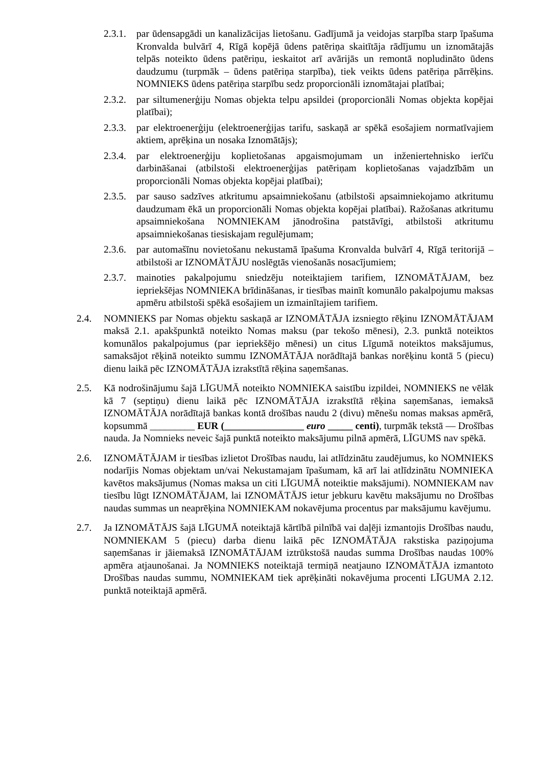2.3.1. par ūdensapgādi un kanalizācijas lietošanu. Gadījumā ja veidojas starpība starp īpašuma Kronvalda bulvārī 4, Rīgā kopējā ūdens patēriņa skaitītāja rādījumu un iznomātajās telpās noteikto ūdens patēriņu, ieskaitot arī avārijās un remontā nopludināto ūdens daudzumu (turpmāk – ūdens patēriņa starpība), tiek veikts ūdens patēriņa pārrēķins. NOMNIEKS ūdens patēriņa starpību sedz proporcionāli iznomātajai platībai;
2.3.2. par siltumenerģiju Nomas objekta telpu apsildei (proporcionāli Nomas objekta kopējai platībai);
2.3.3. par elektroenerģiju (elektroenerģijas tarifu, saskaņā ar spēkā esošajiem normatīvajiem aktiem, aprēķina un nosaka Iznomātājs);
2.3.4. par elektroenerģiju koplietošanas apgaismojumam un inženiertehnisko ierīču darbināšanai (atbilstoši elektroenerģijas patēriņam koplietošanas vajadzībām un proporcionāli Nomas objekta kopējai platībai);
2.3.5. par sauso sadzīves atkritumu apsaimniekošanu (atbilstoši apsaimniekojamo atkritumu daudzumam ēkā un proporcionāli Nomas objekta kopējai platībai). Ražošanas atkritumu apsaimniekošana NOMNIEKAM jānodrošina patstāvīgi, atbilstoši atkritumu apsaimniekošanas tiesiskajam regulējumam;
2.3.6. par automašīnu novietošanu nekustamā īpašuma Kronvalda bulvārī 4, Rīgā teritorijā – atbilstoši ar IZNOMĀTĀJU noslēgtās vienošanās nosacījumiem;
2.3.7. mainoties pakalpojumu sniedzēju noteiktajiem tarifiem, IZNOMĀTĀJAM, bez iepriekšējas NOMNIEKA brīdināšanas, ir tiesības mainīt komunālo pakalpojumu maksas apmēru atbilstoši spēkā esošajiem un izmainītajiem tarifiem.
2.4. NOMNIEKS par Nomas objektu saskaņā ar IZNOMĀTĀJA izsniegto rēķinu IZNOMĀTĀJAM maksā 2.1. apakšpunktā noteikto Nomas maksu (par tekošo mēnesi), 2.3. punktā noteiktos komunālos pakalpojumus (par iepriekšējo mēnesi) un citus Līgumā noteiktos maksājumus, samaksājot rēķinā noteikto summu IZNOMĀTĀJA norādītajā bankas norēķinu kontā 5 (piecu) dienu laikā pēc IZNOMĀTĀJA izrakstītā rēķina saņemšanas.
2.5. Kā nodrošinājumu šajā LĪGUMĀ noteikto NOMNIEKA saistību izpildei, NOMNIEKS ne vēlāk kā 7 (septiņu) dienu laikā pēc IZNOMĀTĀJA izrakstītā rēķina saņemšanas, iemaksā IZNOMĀTĀJA norādītajā bankas kontā drošības naudu 2 (divu) mēnešu nomas maksas apmērā, kopsummā _________ EUR (________________ euro _____ centi), turpmāk tekstā — Drošības nauda. Ja Nomnieks neveic šajā punktā noteikto maksājumu pilnā apmērā, LĪGUMS nav spēkā.
2.6. IZNOMĀTĀJAM ir tiesības izlietot Drošības naudu, lai atlīdzinātu zaudējumus, ko NOMNIEKS nodarījis Nomas objektam un/vai Nekustamajam īpašumam, kā arī lai atlīdzinātu NOMNIEKA kavētos maksājumus (Nomas maksa un citi LĪGUMĀ noteiktie maksājumi). NOMNIEKAM nav tiesību lūgt IZNOMĀTĀJAM, lai IZNOMĀTĀJS ietur jebkuru kavētu maksājumu no Drošības naudas summas un neaprēķina NOMNIEKAM nokavējuma procentus par maksājumu kavējumu.
2.7. Ja IZNOMĀTĀJS šajā LĪGUMĀ noteiktajā kārtībā pilnībā vai daļēji izmantojis Drošības naudu, NOMNIEKAM 5 (piecu) darba dienu laikā pēc IZNOMĀTĀJA rakstiska paziņojuma saņemšanas ir jāiemaksā IZNOMĀTĀJAM iztrūkstošā naudas summa Drošības naudas 100% apmēra atjaunošanai. Ja NOMNIEKS noteiktajā termiņā neatjauno IZNOMĀTĀJA izmantoto Drošības naudas summu, NOMNIEKAM tiek aprēķināti nokavējuma procenti LĪGUMA 2.12. punktā noteiktajā apmērā.